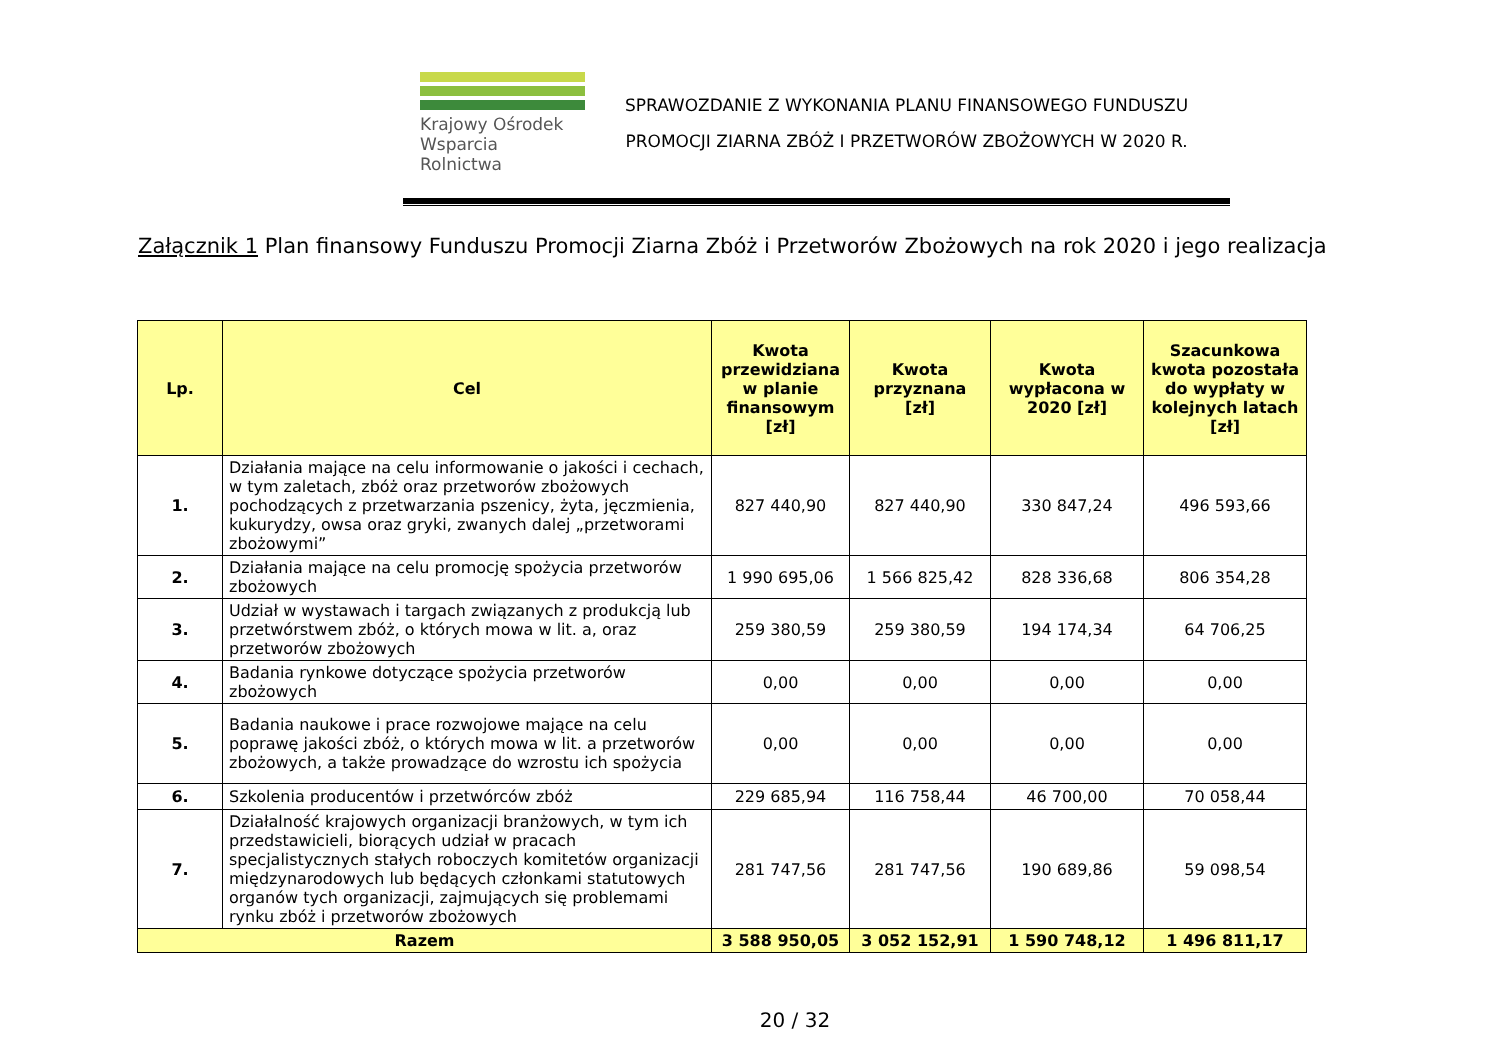Krajowy Ośrodek
Wsparcia Rolnictwa
SPRAWOZDANIE Z WYKONANIA PLANU FINANSOWEGO FUNDUSZU
PROMOCJI ZIARNA ZBÓŻ I PRZETWORÓW ZBOŻOWYCH W 2020 R.
Załącznik 1 Plan finansowy Funduszu Promocji Ziarna Zbóż i Przetworów Zbożowych na rok 2020 i jego realizacja
| Lp. | Cel | Kwota przewidziana w planie finansowym [zł] | Kwota przyznana [zł] | Kwota wypłacona w 2020 [zł] | Szacunkowa kwota pozostała do wypłaty w kolejnych latach [zł] |
| --- | --- | --- | --- | --- | --- |
| 1. | Działania mające na celu informowanie o jakości i cechach, w tym zaletach, zbóż oraz przetworów zbożowych pochodzących z przetwarzania pszenicy, żyta, jęczmienia, kukurydzy, owsa oraz gryki, zwanych dalej „przetworami zbożowymi” | 827 440,90 | 827 440,90 | 330 847,24 | 496 593,66 |
| 2. | Działania mające na celu promocję spożycia przetworów zbożowych | 1 990 695,06 | 1 566 825,42 | 828 336,68 | 806 354,28 |
| 3. | Udział w wystawach i targach związanych z produkcją lub przetwórstwem zbóż, o których mowa w lit. a, oraz przetworów zbożowych | 259 380,59 | 259 380,59 | 194 174,34 | 64 706,25 |
| 4. | Badania rynkowe dotyczące spożycia przetworów zbożowych | 0,00 | 0,00 | 0,00 | 0,00 |
| 5. | Badania naukowe i prace rozwojowe mające na celu poprawę jakości zbóż, o których mowa w lit. a przetworów zbożowych, a także prowadzące do wzrostu ich spożycia | 0,00 | 0,00 | 0,00 | 0,00 |
| 6. | Szkolenia producentów i przetwórców zbóż | 229 685,94 | 116 758,44 | 46 700,00 | 70 058,44 |
| 7. | Działalność krajowych organizacji branżowych, w tym ich przedstawicieli, biorących udział w pracach specjalistycznych stałych roboczych komitetów organizacji międzynarodowych lub będących członkami statutowych organów tych organizacji, zajmujących się problemami rynku zbóż i przetworów zbożowych | 281 747,56 | 281 747,56 | 190 689,86 | 59 098,54 |
| Razem | | 3 588 950,05 | 3 052 152,91 | 1 590 748,12 | 1 496 811,17 |
20 / 32